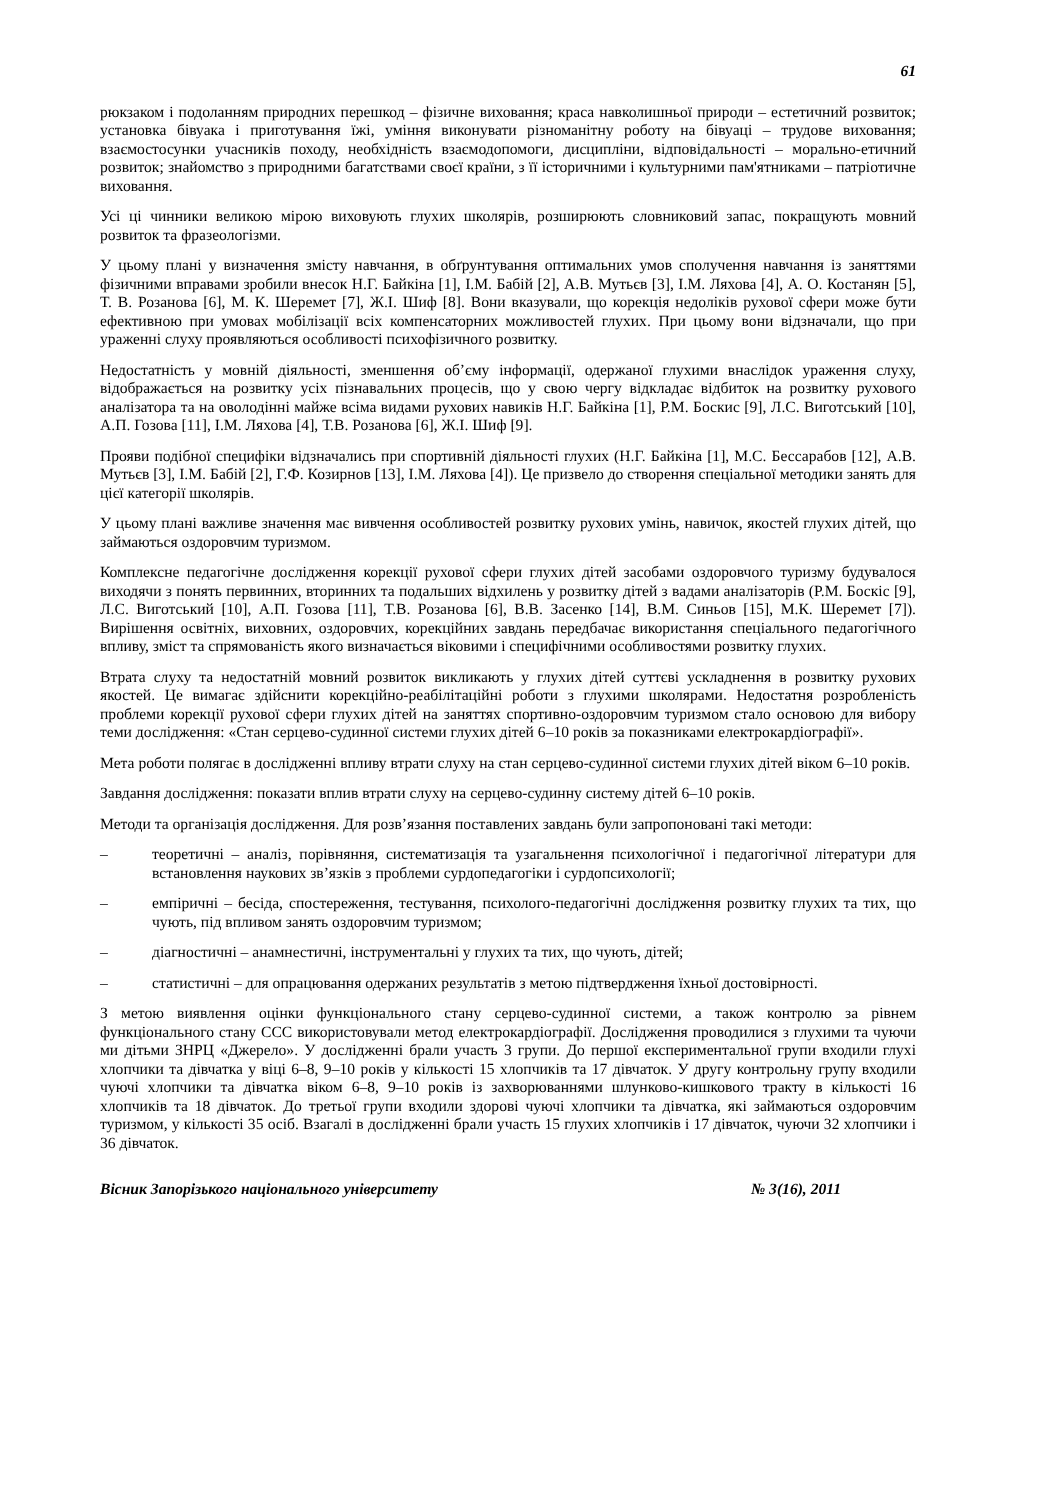61
рюкзаком і подоланням природних перешкод – фізичне виховання; краса навколишньої природи – естетичний розвиток; установка бівуака і приготування їжі, уміння виконувати різноманітну роботу на бівуаці – трудове виховання; взаємостосунки учасників походу, необхідність взаємодопомоги, дисципліни, відповідальності – морально-етичний розвиток; знайомство з природними багатствами своєї країни, з її історичними і культурними пам'ятниками – патріотичне виховання.
Усі ці чинники великою мірою виховують глухих школярів, розширюють словниковий запас, покращують мовний розвиток та фразеологізми.
У цьому плані у визначення змісту навчання, в обґрунтування оптимальних умов сполучення навчання із заняттями фізичними вправами зробили внесок Н.Г. Байкіна [1], І.М. Бабій [2], А.В. Мутьєв [3], І.М. Ляхова [4], А. О. Костанян [5], Т. В. Розанова [6], М. К. Шеремет [7], Ж.І. Шиф [8]. Вони вказували, що корекція недоліків рухової сфери може бути ефективною при умовах мобілізації всіх компенсаторних можливостей глухих. При цьому вони відзначали, що при ураженні слуху проявляються особливості психофізичного розвитку.
Недостатність у мовній діяльності, зменшення об’єму інформації, одержаної глухими внаслідок ураження слуху, відображається на розвитку усіх пізнавальних процесів, що у свою чергу відкладає відбиток на розвитку рухового аналізатора та на оволодінні майже всіма видами рухових навиків Н.Г. Байкіна [1], Р.М. Боскис [9], Л.С. Виготський [10], А.П. Гозова [11], І.М. Ляхова [4], Т.В. Розанова [6], Ж.І. Шиф [9].
Прояви подібної специфіки відзначались при спортивній діяльності глухих (Н.Г. Байкіна [1], М.С. Бессарабов [12], А.В. Мутьєв [3], І.М. Бабій [2], Г.Ф. Козирнов [13], І.М. Ляхова [4]). Це призвело до створення спеціальної методики занять для цієї категорії школярів.
У цьому плані важливе значення має вивчення особливостей розвитку рухових умінь, навичок, якостей глухих дітей, що займаються оздоровчим туризмом.
Комплексне педагогічне дослідження корекції рухової сфери глухих дітей засобами оздоровчого туризму будувалося виходячи з понять первинних, вторинних та подальших відхилень у розвитку дітей з вадами аналізаторів (Р.М. Боскіс [9], Л.С. Виготський [10], А.П. Гозова [11], Т.В. Розанова [6], В.В. Засенко [14], В.М. Синьов [15], М.К. Шеремет [7]). Вирішення освітніх, виховних, оздоровчих, корекційних завдань передбачає використання спеціального педагогічного впливу, зміст та спрямованість якого визначається віковими і специфічними особливостями розвитку глухих.
Втрата слуху та недостатній мовний розвиток викликають у глухих дітей суттєві ускладнення в розвитку рухових якостей. Це вимагає здійснити корекційно-реабілітаційні роботи з глухими школярами. Недостатня розробленість проблеми корекції рухової сфери глухих дітей на заняттях спортивно-оздоровчим туризмом стало основою для вибору теми дослідження: «Стан серцево-судинної системи глухих дітей 6–10 років за показниками електрокардіографії».
Мета роботи полягає в дослідженні впливу втрати слуху на стан серцево-судинної системи глухих дітей віком 6–10 років.
Завдання дослідження: показати вплив втрати слуху на серцево-судинну систему дітей 6–10 років.
Методи та організація дослідження. Для розв’язання поставлених завдань були запропоновані такі методи:
– теоретичні – аналіз, порівняння, систематизація та узагальнення психологічної і педагогічної літератури для встановлення наукових зв’язків з проблеми сурдопедагогіки і сурдопсихології;
– емпіричні – бесіда, спостереження, тестування, психолого-педагогічні дослідження розвитку глухих та тих, що чують, під впливом занять оздоровчим туризмом;
– діагностичні – анамнестичні, інструментальні у глухих та тих, що чують, дітей;
– статистичні – для опрацювання одержаних результатів з метою підтвердження їхньої достовірності.
З метою виявлення оцінки функціонального стану серцево-судинної системи, а також контролю за рівнем функціонального стану ССС використовували метод електрокардіографії. Дослідження проводилися з глухими та чуючи ми дітьми ЗНРЦ «Джерело». У дослідженні брали участь 3 групи. До першої експериментальної групи входили глухі хлопчики та дівчатка у віці 6–8, 9–10 років у кількості 15 хлопчиків та 17 дівчаток. У другу контрольну групу входили чуючі хлопчики та дівчатка віком 6–8, 9–10 років із захворюваннями шлунково-кишкового тракту в кількості 16 хлопчиків та 18 дівчаток. До третьої групи входили здорові чуючі хлопчики та дівчатка, які займаються оздоровчим туризмом, у кількості 35 осіб. Взагалі в дослідженні брали участь 15 глухих хлопчиків і 17 дівчаток, чуючи 32 хлопчики і 36 дівчаток.
Вісник Запорізького національного університету № 3(16), 2011